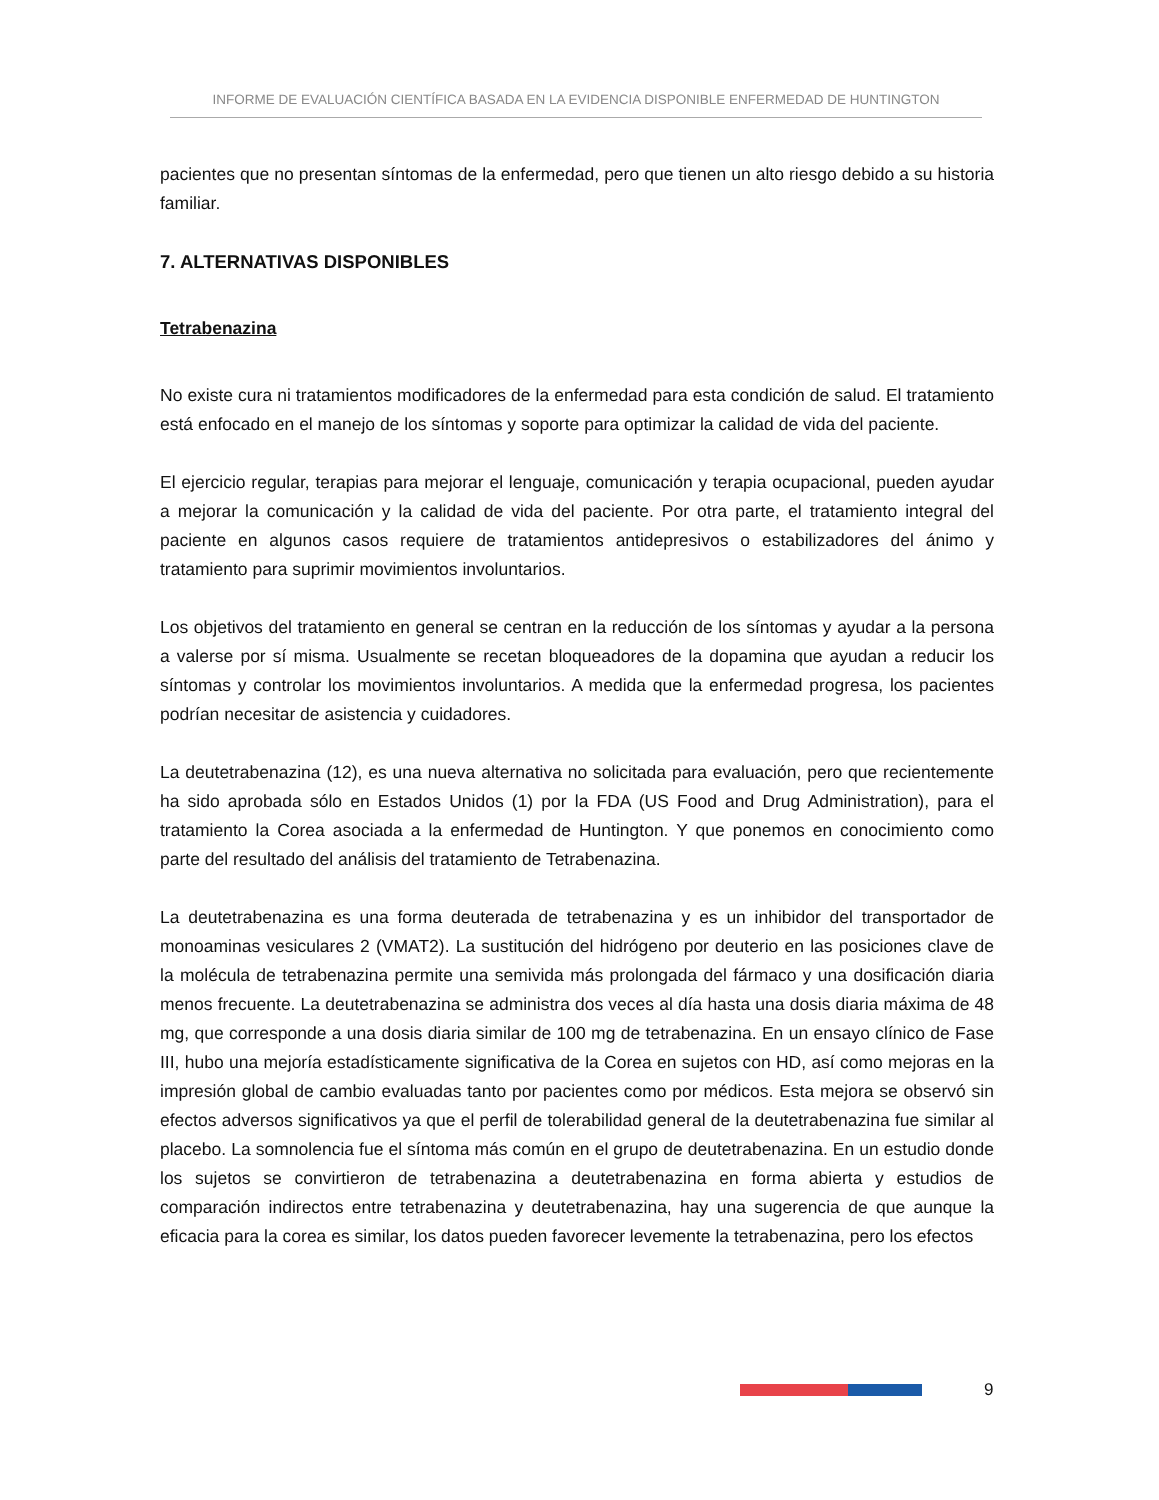INFORME DE EVALUACIÓN CIENTÍFICA BASADA EN LA EVIDENCIA DISPONIBLE ENFERMEDAD DE HUNTINGTON
pacientes que no presentan síntomas de la enfermedad, pero que tienen un alto riesgo debido a su historia familiar.
7. ALTERNATIVAS DISPONIBLES
Tetrabenazina
No existe cura ni tratamientos modificadores de la enfermedad para esta condición de salud. El tratamiento está enfocado en el manejo de los síntomas y soporte para optimizar la calidad de vida del paciente.
El ejercicio regular, terapias para mejorar el lenguaje, comunicación y terapia ocupacional, pueden ayudar a mejorar la comunicación y la calidad de vida del paciente. Por otra parte, el tratamiento integral del paciente en algunos casos requiere de tratamientos antidepresivos o estabilizadores del ánimo y tratamiento para suprimir movimientos involuntarios.
Los objetivos del tratamiento en general se centran en la reducción de los síntomas y ayudar a la persona a valerse por sí misma. Usualmente se recetan bloqueadores de la dopamina que ayudan a reducir los síntomas y controlar los movimientos involuntarios. A medida que la enfermedad progresa, los pacientes podrían necesitar de asistencia y cuidadores.
La deutetrabenazina (12), es una nueva alternativa no solicitada para evaluación, pero que recientemente ha sido aprobada sólo en Estados Unidos (1) por la FDA (US Food and Drug Administration), para el tratamiento la Corea asociada a la enfermedad de Huntington. Y que ponemos en conocimiento como parte del resultado del análisis del tratamiento de Tetrabenazina.
La deutetrabenazina es una forma deuterada de tetrabenazina y es un inhibidor del transportador de monoaminas vesiculares 2 (VMAT2). La sustitución del hidrógeno por deuterio en las posiciones clave de la molécula de tetrabenazina permite una semivida más prolongada del fármaco y una dosificación diaria menos frecuente. La deutetrabenazina se administra dos veces al día hasta una dosis diaria máxima de 48 mg, que corresponde a una dosis diaria similar de 100 mg de tetrabenazina. En un ensayo clínico de Fase III, hubo una mejoría estadísticamente significativa de la Corea en sujetos con HD, así como mejoras en la impresión global de cambio evaluadas tanto por pacientes como por médicos. Esta mejora se observó sin efectos adversos significativos ya que el perfil de tolerabilidad general de la deutetrabenazina fue similar al placebo. La somnolencia fue el síntoma más común en el grupo de deutetrabenazina. En un estudio donde los sujetos se convirtieron de tetrabenazina a deutetrabenazina en forma abierta y estudios de comparación indirectos entre tetrabenazina y deutetrabenazina, hay una sugerencia de que aunque la eficacia para la corea es similar, los datos pueden favorecer levemente la tetrabenazina, pero los efectos
9